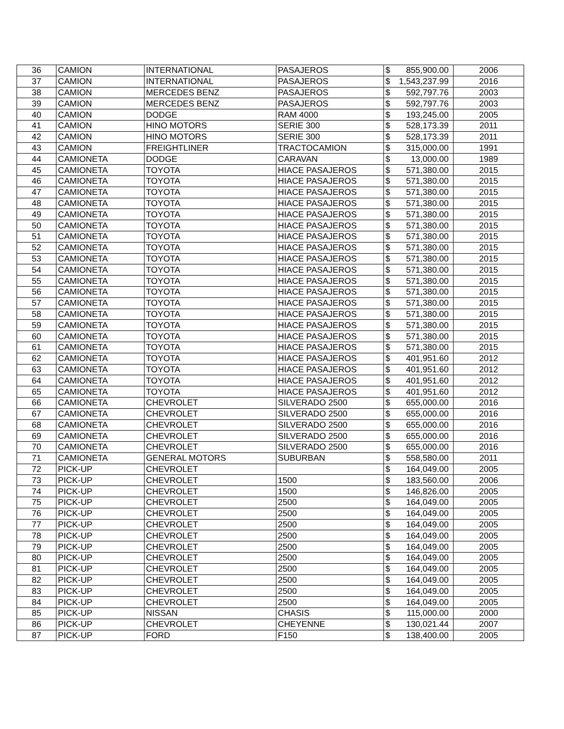| 36 | CAMION | INTERNATIONAL | PASAJEROS | $ 855,900.00 | 2006 |
| 37 | CAMION | INTERNATIONAL | PASAJEROS | $ 1,543,237.99 | 2016 |
| 38 | CAMION | MERCEDES BENZ | PASAJEROS | $ 592,797.76 | 2003 |
| 39 | CAMION | MERCEDES BENZ | PASAJEROS | $ 592,797.76 | 2003 |
| 40 | CAMION | DODGE | RAM 4000 | $ 193,245.00 | 2005 |
| 41 | CAMION | HINO MOTORS | SERIE 300 | $ 528,173.39 | 2011 |
| 42 | CAMION | HINO MOTORS | SERIE 300 | $ 528,173.39 | 2011 |
| 43 | CAMION | FREIGHTLINER | TRACTOCAMION | $ 315,000.00 | 1991 |
| 44 | CAMIONETA | DODGE | CARAVAN | $ 13,000.00 | 1989 |
| 45 | CAMIONETA | TOYOTA | HIACE PASAJEROS | $ 571,380.00 | 2015 |
| 46 | CAMIONETA | TOYOTA | HIACE PASAJEROS | $ 571,380.00 | 2015 |
| 47 | CAMIONETA | TOYOTA | HIACE PASAJEROS | $ 571,380.00 | 2015 |
| 48 | CAMIONETA | TOYOTA | HIACE PASAJEROS | $ 571,380.00 | 2015 |
| 49 | CAMIONETA | TOYOTA | HIACE PASAJEROS | $ 571,380.00 | 2015 |
| 50 | CAMIONETA | TOYOTA | HIACE PASAJEROS | $ 571,380.00 | 2015 |
| 51 | CAMIONETA | TOYOTA | HIACE PASAJEROS | $ 571,380.00 | 2015 |
| 52 | CAMIONETA | TOYOTA | HIACE PASAJEROS | $ 571,380.00 | 2015 |
| 53 | CAMIONETA | TOYOTA | HIACE PASAJEROS | $ 571,380.00 | 2015 |
| 54 | CAMIONETA | TOYOTA | HIACE PASAJEROS | $ 571,380.00 | 2015 |
| 55 | CAMIONETA | TOYOTA | HIACE PASAJEROS | $ 571,380.00 | 2015 |
| 56 | CAMIONETA | TOYOTA | HIACE PASAJEROS | $ 571,380.00 | 2015 |
| 57 | CAMIONETA | TOYOTA | HIACE PASAJEROS | $ 571,380.00 | 2015 |
| 58 | CAMIONETA | TOYOTA | HIACE PASAJEROS | $ 571,380.00 | 2015 |
| 59 | CAMIONETA | TOYOTA | HIACE PASAJEROS | $ 571,380.00 | 2015 |
| 60 | CAMIONETA | TOYOTA | HIACE PASAJEROS | $ 571,380.00 | 2015 |
| 61 | CAMIONETA | TOYOTA | HIACE PASAJEROS | $ 571,380.00 | 2015 |
| 62 | CAMIONETA | TOYOTA | HIACE PASAJEROS | $ 401,951.60 | 2012 |
| 63 | CAMIONETA | TOYOTA | HIACE PASAJEROS | $ 401,951.60 | 2012 |
| 64 | CAMIONETA | TOYOTA | HIACE PASAJEROS | $ 401,951.60 | 2012 |
| 65 | CAMIONETA | TOYOTA | HIACE PASAJEROS | $ 401,951.60 | 2012 |
| 66 | CAMIONETA | CHEVROLET | SILVERADO 2500 | $ 655,000.00 | 2016 |
| 67 | CAMIONETA | CHEVROLET | SILVERADO 2500 | $ 655,000.00 | 2016 |
| 68 | CAMIONETA | CHEVROLET | SILVERADO 2500 | $ 655,000.00 | 2016 |
| 69 | CAMIONETA | CHEVROLET | SILVERADO 2500 | $ 655,000.00 | 2016 |
| 70 | CAMIONETA | CHEVROLET | SILVERADO 2500 | $ 655,000.00 | 2016 |
| 71 | CAMIONETA | GENERAL MOTORS | SUBURBAN | $ 558,580.00 | 2011 |
| 72 | PICK-UP | CHEVROLET | | $ 164,049.00 | 2005 |
| 73 | PICK-UP | CHEVROLET | 1500 | $ 183,560.00 | 2006 |
| 74 | PICK-UP | CHEVROLET | 1500 | $ 146,826.00 | 2005 |
| 75 | PICK-UP | CHEVROLET | 2500 | $ 164,049.00 | 2005 |
| 76 | PICK-UP | CHEVROLET | 2500 | $ 164,049.00 | 2005 |
| 77 | PICK-UP | CHEVROLET | 2500 | $ 164,049.00 | 2005 |
| 78 | PICK-UP | CHEVROLET | 2500 | $ 164,049.00 | 2005 |
| 79 | PICK-UP | CHEVROLET | 2500 | $ 164,049.00 | 2005 |
| 80 | PICK-UP | CHEVROLET | 2500 | $ 164,049.00 | 2005 |
| 81 | PICK-UP | CHEVROLET | 2500 | $ 164,049.00 | 2005 |
| 82 | PICK-UP | CHEVROLET | 2500 | $ 164,049.00 | 2005 |
| 83 | PICK-UP | CHEVROLET | 2500 | $ 164,049.00 | 2005 |
| 84 | PICK-UP | CHEVROLET | 2500 | $ 164,049.00 | 2005 |
| 85 | PICK-UP | NISSAN | CHASIS | $ 115,000.00 | 2000 |
| 86 | PICK-UP | CHEVROLET | CHEYENNE | $ 130,021.44 | 2007 |
| 87 | PICK-UP | FORD | F150 | $ 138,400.00 | 2005 |